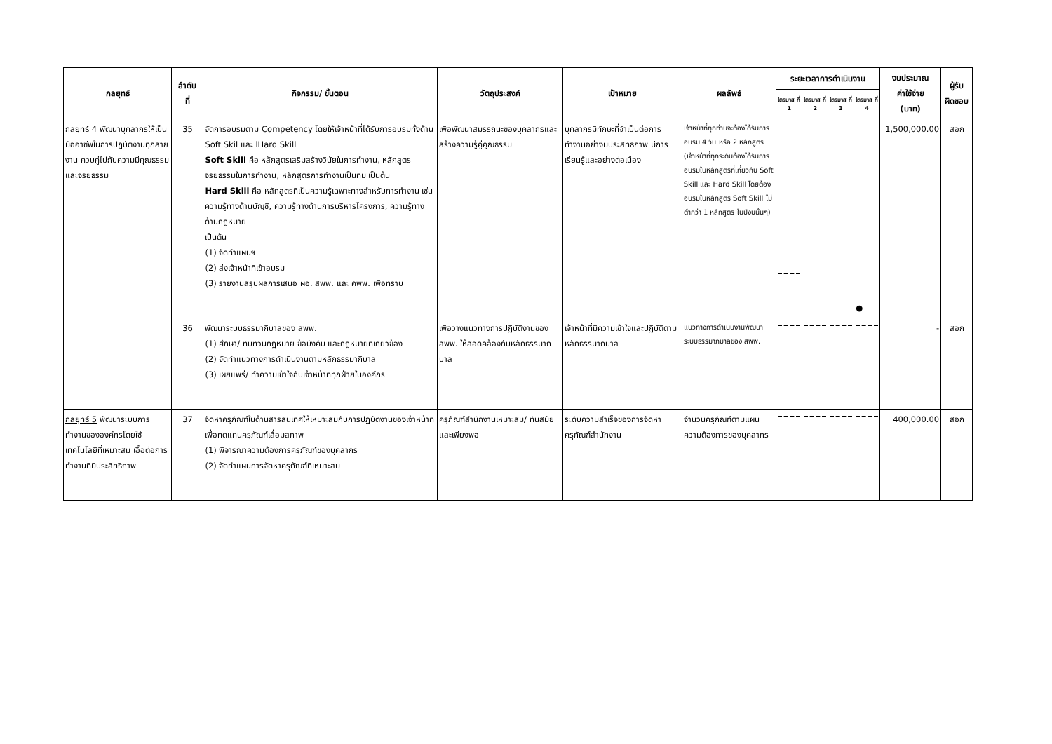| กลยุทธ์ | ลำดับ ที่ | กิจกรรม/ ขั้นตอน | วัตถุประสงค์ | เป้าหมาย | ผลลัพธ์ | ระยะเวลาการดำเนินงาน | | | | งบประมาณ ค่าใช้จ่าย (บาท) | ผู้รับ ผิดชอบ |
| --- | --- | --- | --- | --- | --- | --- | --- | --- | --- | --- | --- |
| | | | | | | ไตรมาส ที่ 1 | ไตรมาส ที่ 2 | ไตรมาส ที่ 3 | ไตรมาส ที่ 4 | | |
| กลยุทธ์ 4 พัฒนาบุคลากรให้เป็นมืออาชีพในการปฏิบัติงานทุกสายงาน ควบคู่ไปกับความมีคุณธรรมและจริยธรรม | 35 | จัดการอบรมตาม Competency โดยให้เจ้าหน้าที่ได้รับการอบรมทั้งด้าน Soft Skil และ lHard Skill Soft Skill คือ หลักสูตรเสริมสร้างวินัยในการทำงาน, หลักสูตรจริยธรรมในการทำงาน, หลักสูตรการทำงานเป็นทีม เป็นต้น Hard Skill คือ หลักสูตรที่เป็นความรู้เฉพาะทางสำหรับการทำงาน เช่น ความรู้ทางด้านบัญชี, ความรู้ทางด้านการบริหารโครงการ, ความรู้ทางด้านกฎหมาย เป็นต้น (1) จัดทำแผนฯ (2) ส่งเจ้าหน้าที่เข้าอบรม (3) รายงานสรุปผลการเสนอ ผอ. สพพ. และ คพพ. เพื่อทราบ | เพื่อพัฒนาสมรรถนะของบุคลากรและสร้างความรู้คู่คุณธรรม | บุคลากรมีทักษะที่จำเป็นต่อการทำงานอย่างมีประสิทธิภาพ มีการเรียนรู้และอย่างต่อเนื่อง | เจ้าหน้าที่ทุกท่านจะต้องได้รับการอบรม 4 วัน หรือ 2 หลักสูตร (เจ้าหน้าที่ทุกระดับต้องได้รับการอบรมในหลักสูตรที่เกี่ยวกับ Soft Skill และ Hard Skill โดยต้องอบรมในหลักสูตร Soft Skill ไม่ต่ำกว่า 1 หลักสูตร ในปีงบนั้นๆ) | | | | ● | 1,500,000.00 | สอก |
| | 36 | พัฒนาระบบธรรมาภิบาลของ สพพ. (1) ศึกษา/ ทบทวนกฎหมาย ข้อบังคับ และกฎหมายที่เกี่ยวข้อง (2) จัดทำแนวทางการดำเนินงานตามหลักธรรมาภิบาล (3) เผยแพร่/ ทำความเข้าใจกับเจ้าหน้าที่ทุกฝ่ายในองค์กร | เพื่อวางแนวทางการปฏิบัติงานของ สพพ. ให้สอดคล้องกับหลักธรรมาภิบาล | เจ้าหน้าที่มีความเข้าใจและปฏิบัติตามหลักธรรมาภิบาล | แนวทางการดำเนินงานพัฒนาระบบธรรมาภิบาลของ สพพ. | | | | | - | สอก |
| กลยุทธ์ 5 พัฒนาระบบการทำงานขององค์กรโดยใช้เทคโนโลยีที่เหมาะสม เอื้อต่อการทำงานที่มีประสิทธิภาพ | 37 | จัดหาครุภัณฑ์ในด้านสารสนเทศให้เหมาะสมกับการปฏิบัติงานของเจ้าหน้าที่ เพื่อทดแทนครุภัณฑ์เสื่อมสภาพ (1) พิจารณาความต้องการครุภัณฑ์ของบุคลากร (2) จัดทำแผนการจัดหาครุภัณฑ์ที่เหมาะสม | ครุภัณฑ์สำนักงานเหมาะสม/ ทันสมัยและเพียงพอ | ระดับความสำเร็จของการจัดหาครุภัณฑ์สำนักงาน | จำนวนครุภัณฑ์ตามแผนความต้องการของบุคลากร | | | | | 400,000.00 | สอก |